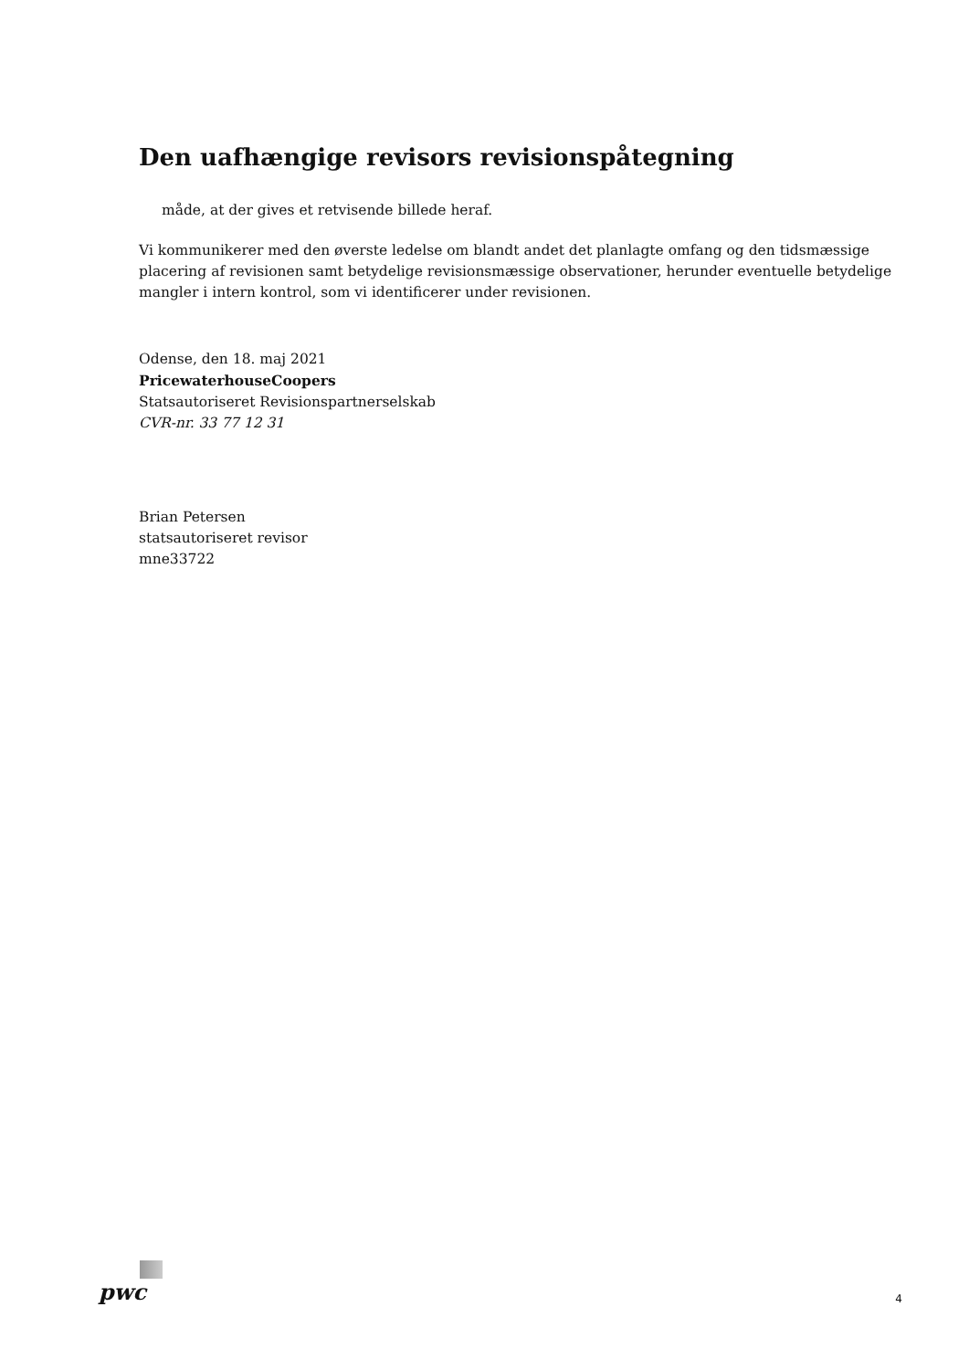Den uafhængige revisors revisionspåtegning
måde, at der gives et retvisende billede heraf.
Vi kommunikerer med den øverste ledelse om blandt andet det planlagte omfang og den tidsmæssige placering af revisionen samt betydelige revisionsmæssige observationer, herunder eventuelle betydelige mangler i intern kontrol, som vi identificerer under revisionen.
Odense, den 18. maj 2021
PricewaterhouseCoopers
Statsautoriseret Revisionspartnerselskab
CVR-nr. 33 77 12 31
Brian Petersen
statsautoriseret revisor
mne33722
pwc
4